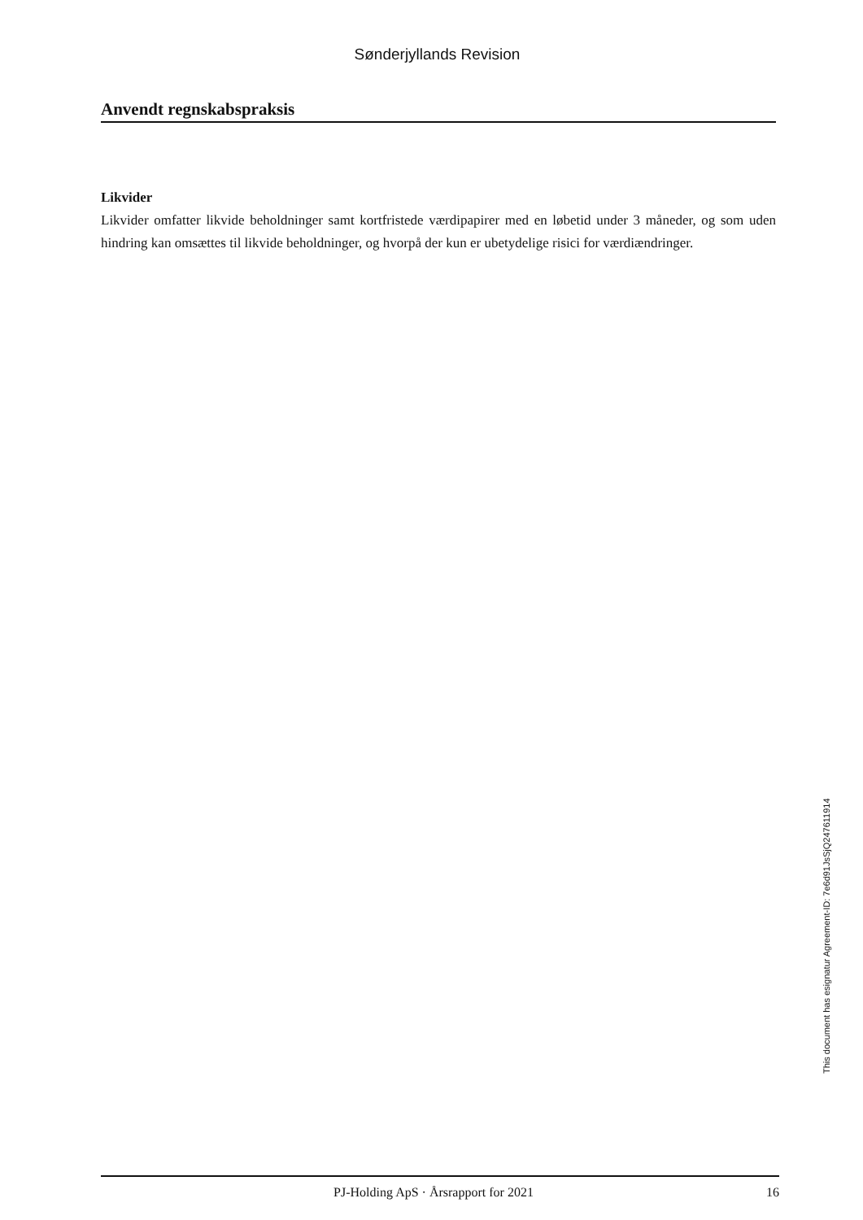Sønderjyllands Revision
Anvendt regnskabspraksis
Likvider
Likvider omfatter likvide beholdninger samt kortfristede værdipapirer med en løbetid under 3 måneder, og som uden hindring kan omsættes til likvide beholdninger, og hvorpå der kun er ubetydelige risici for værdiændringer.
This document has esignatur Agreement-ID: 7e6d91JsSjQ247611914
PJ-Holding ApS · Årsrapport for 2021 16